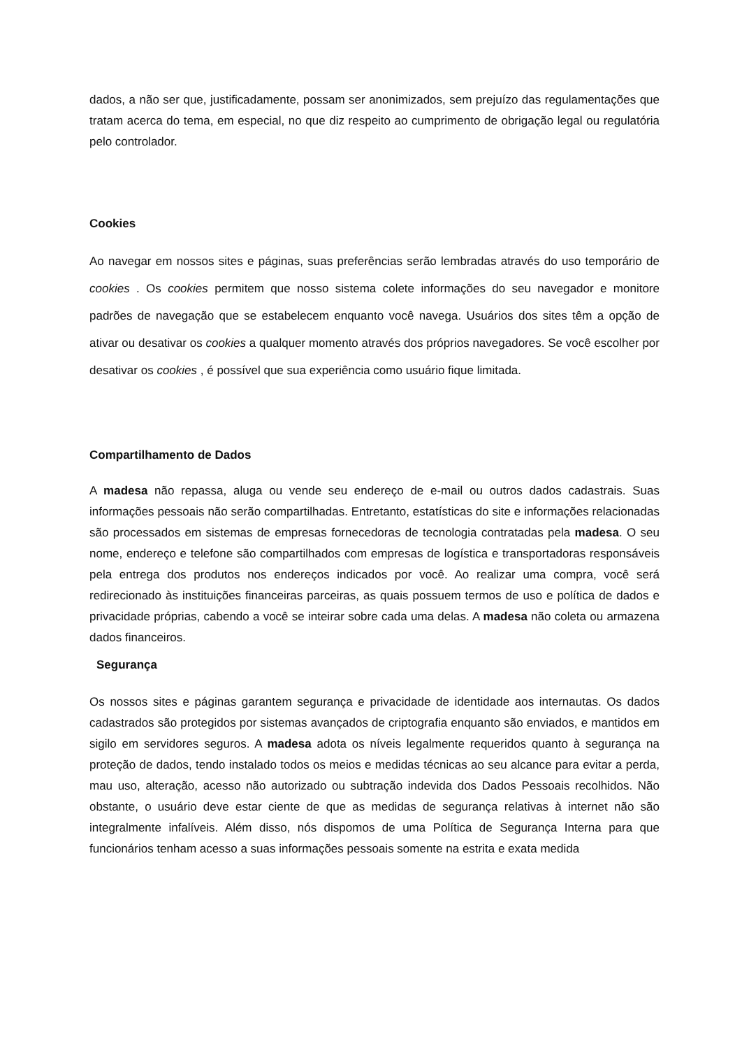dados, a não ser que, justificadamente, possam ser anonimizados, sem prejuízo das regulamentações que tratam acerca do tema, em especial, no que diz respeito ao cumprimento de obrigação legal ou regulatória pelo controlador.
Cookies
Ao navegar em nossos sites e páginas, suas preferências serão lembradas através do uso temporário de cookies . Os cookies permitem que nosso sistema colete informações do seu navegador e monitore padrões de navegação que se estabelecem enquanto você navega. Usuários dos sites têm a opção de ativar ou desativar os cookies a qualquer momento através dos próprios navegadores. Se você escolher por desativar os cookies , é possível que sua experiência como usuário fique limitada.
Compartilhamento de Dados
A madesa não repassa, aluga ou vende seu endereço de e-mail ou outros dados cadastrais. Suas informações pessoais não serão compartilhadas. Entretanto, estatísticas do site e informações relacionadas são processados em sistemas de empresas fornecedoras de tecnologia contratadas pela madesa. O seu nome, endereço e telefone são compartilhados com empresas de logística e transportadoras responsáveis pela entrega dos produtos nos endereços indicados por você. Ao realizar uma compra, você será redirecionado às instituições financeiras parceiras, as quais possuem termos de uso e política de dados e privacidade próprias, cabendo a você se inteirar sobre cada uma delas. A madesa não coleta ou armazena dados financeiros.
Segurança
Os nossos sites e páginas garantem segurança e privacidade de identidade aos internautas. Os dados cadastrados são protegidos por sistemas avançados de criptografia enquanto são enviados, e mantidos em sigilo em servidores seguros. A madesa adota os níveis legalmente requeridos quanto à segurança na proteção de dados, tendo instalado todos os meios e medidas técnicas ao seu alcance para evitar a perda, mau uso, alteração, acesso não autorizado ou subtração indevida dos Dados Pessoais recolhidos. Não obstante, o usuário deve estar ciente de que as medidas de segurança relativas à internet não são integralmente infalíveis. Além disso, nós dispomos de uma Política de Segurança Interna para que funcionários tenham acesso a suas informações pessoais somente na estrita e exata medida